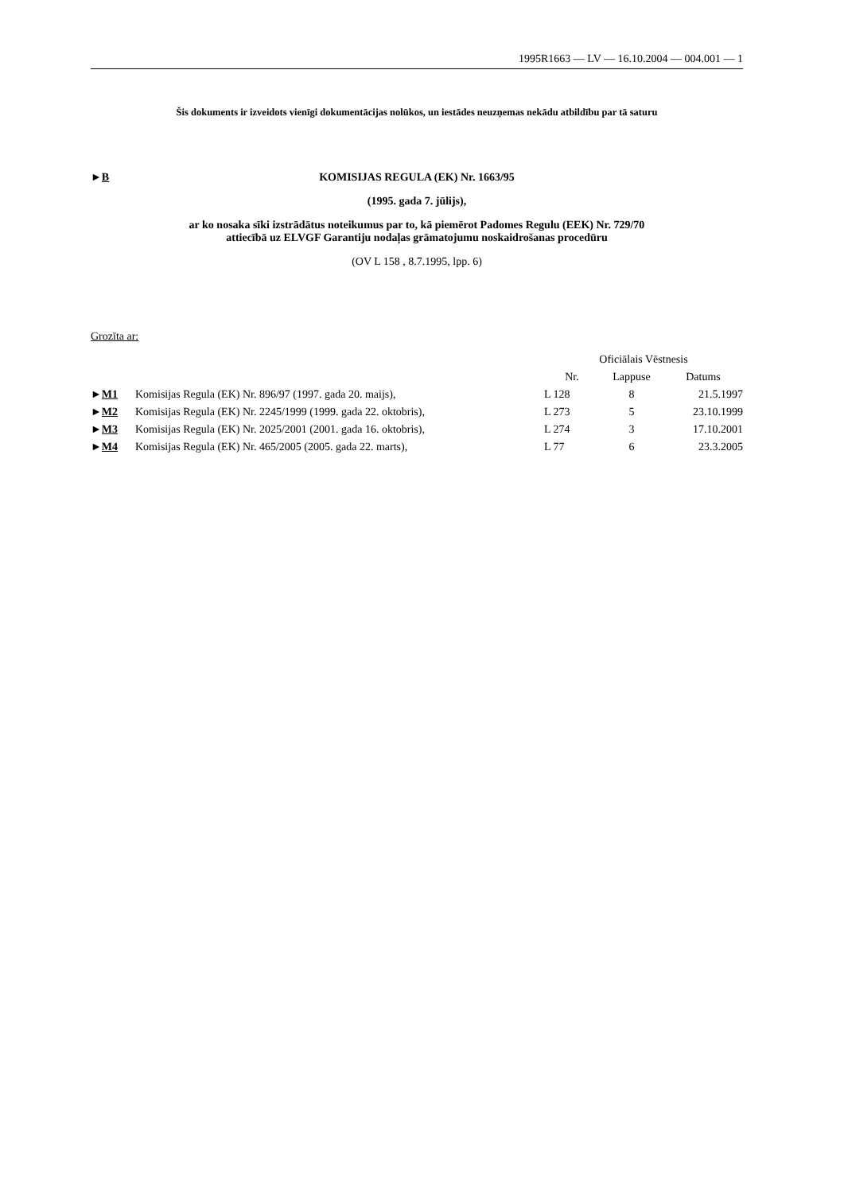1995R1663 — LV — 16.10.2004 — 004.001 — 1
Šis dokuments ir izveidots vienīgi dokumentācijas nolūkos, un iestādes neuzņemas nekādu atbildību par tā saturu
►B KOMISIJAS REGULA (EK) Nr. 1663/95
(1995. gada 7. jūlijs),
ar ko nosaka sīki izstrādātus noteikumus par to, kā piemērot Padomes Regulu (EEK) Nr. 729/70
attiecībā uz ELVGF Garantiju nodaļas grāmatojumu noskaidrošanas procedūru
(OV L 158 , 8.7.1995, lpp. 6)
Grozīta ar:
| | | Oficiālais Vēstnesis | | |
| --- | --- | --- | --- | --- |
| | | Nr. | Lappuse | Datums |
| ► M1 | Komisijas Regula (EK) Nr. 896/97 (1997. gada 20. maijs), | L 128 | 8 | 21.5.1997 |
| ► M2 | Komisijas Regula (EK) Nr. 2245/1999 (1999. gada 22. oktobris), | L 273 | 5 | 23.10.1999 |
| ► M3 | Komisijas Regula (EK) Nr. 2025/2001 (2001. gada 16. oktobris), | L 274 | 3 | 17.10.2001 |
| ► M4 | Komisijas Regula (EK) Nr. 465/2005 (2005. gada 22. marts), | L 77 | 6 | 23.3.2005 |